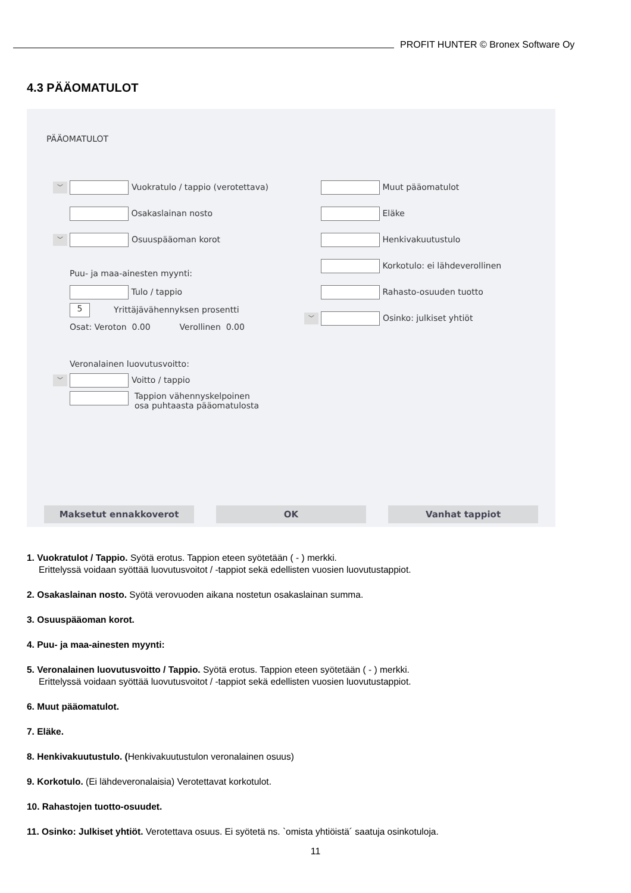PROFIT HUNTER © Bronex Software Oy
4.3 PÄÄOMATULOT
PÄÄOMATULOT
﹀ Vuokratulo / tappio (verotettava)
Osakaslainan nosto
﹀ Osuuspääoman korot
Puu- ja maa-ainesten myynti:
Tulo / tappio
5 Yrittäjävähennyksen prosentti
Osat: Veroton 0.00 Verollinen 0.00
Veronalainen luovutusvoitto:
﹀ Voitto / tappio
Tappion vähennyskelpoinen
osa puhtaasta pääomatulosta
Muut pääomatulot
Eläke
Henkivakuutustulo
Korkotulo: ei lähdeverollinen
Rahasto-osuuden tuotto
﹀ Osinko: julkiset yhtiöt
Maksetut ennakkoverot OK Vanhat tappiot
1. Vuokratulot / Tappio. Syötä erotus. Tappion eteen syötetään ( - ) merkki.
Erittelyssä voidaan syöttää luovutusvoitot / -tappiot sekä edellisten vuosien luovutustappiot.
2. Osakaslainan nosto. Syötä verovuoden aikana nostetun osakaslainan summa.
3. Osuuspääoman korot.
4. Puu- ja maa-ainesten myynti:
5. Veronalainen luovutusvoitto / Tappio. Syötä erotus. Tappion eteen syötetään ( - ) merkki.
Erittelyssä voidaan syöttää luovutusvoitot / -tappiot sekä edellisten vuosien luovutustappiot.
6. Muut pääomatulot.
7. Eläke.
8. Henkivakuutustulo. (Henkivakuutustulon veronalainen osuus)
9. Korkotulo. (Ei lähdeveronalaisia) Verotettavat korkotulot.
10. Rahastojen tuotto-osuudet.
11. Osinko: Julkiset yhtiöt. Verotettava osuus. Ei syötetä ns. `omista yhtiöistä´ saatuja osinkotuloja.
11